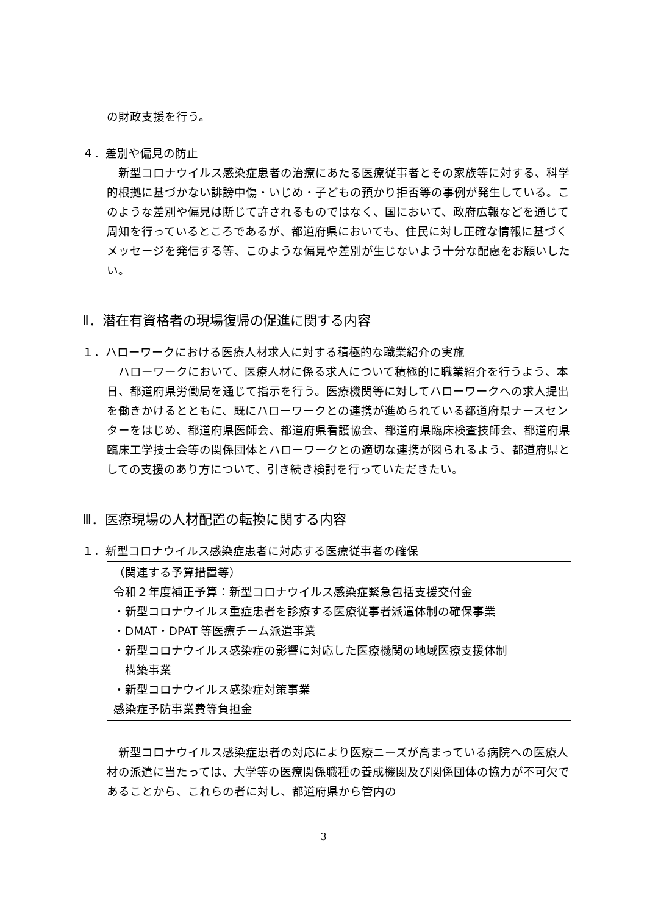の財政支援を行う。
４．差別や偏見の防止
　新型コロナウイルス感染症患者の治療にあたる医療従事者とその家族等に対する、科学的根拠に基づかない誹謗中傷・いじめ・子どもの預かり拒否等の事例が発生している。このような差別や偏見は断じて許されるものではなく、国において、政府広報などを通じて周知を行っているところであるが、都道府県においても、住民に対し正確な情報に基づくメッセージを発信する等、このような偏見や差別が生じないよう十分な配慮をお願いしたい。
Ⅱ．潜在有資格者の現場復帰の促進に関する内容
１．ハローワークにおける医療人材求人に対する積極的な職業紹介の実施
　ハローワークにおいて、医療人材に係る求人について積極的に職業紹介を行うよう、本日、都道府県労働局を通じて指示を行う。医療機関等に対してハローワークへの求人提出を働きかけるとともに、既にハローワークとの連携が進められている都道府県ナースセンターをはじめ、都道府県医師会、都道府県看護協会、都道府県臨床検査技師会、都道府県臨床工学技士会等の関係団体とハローワークとの適切な連携が図られるよう、都道府県としての支援のあり方について、引き続き検討を行っていただきたい。
Ⅲ．医療現場の人材配置の転換に関する内容
１．新型コロナウイルス感染症患者に対応する医療従事者の確保
（関連する予算措置等）
令和２年度補正予算：新型コロナウイルス感染症緊急包括支援交付金
・新型コロナウイルス重症患者を診療する医療従事者派遣体制の確保事業
・DMAT・DPAT 等医療チーム派遣事業
・新型コロナウイルス感染症の影響に対応した医療機関の地域医療支援体制
　構築事業
・新型コロナウイルス感染症対策事業
感染症予防事業費等負担金
　新型コロナウイルス感染症患者の対応により医療ニーズが高まっている病院への医療人材の派遣に当たっては、大学等の医療関係職種の養成機関及び関係団体の協力が不可欠であることから、これらの者に対し、都道府県から管内の
3